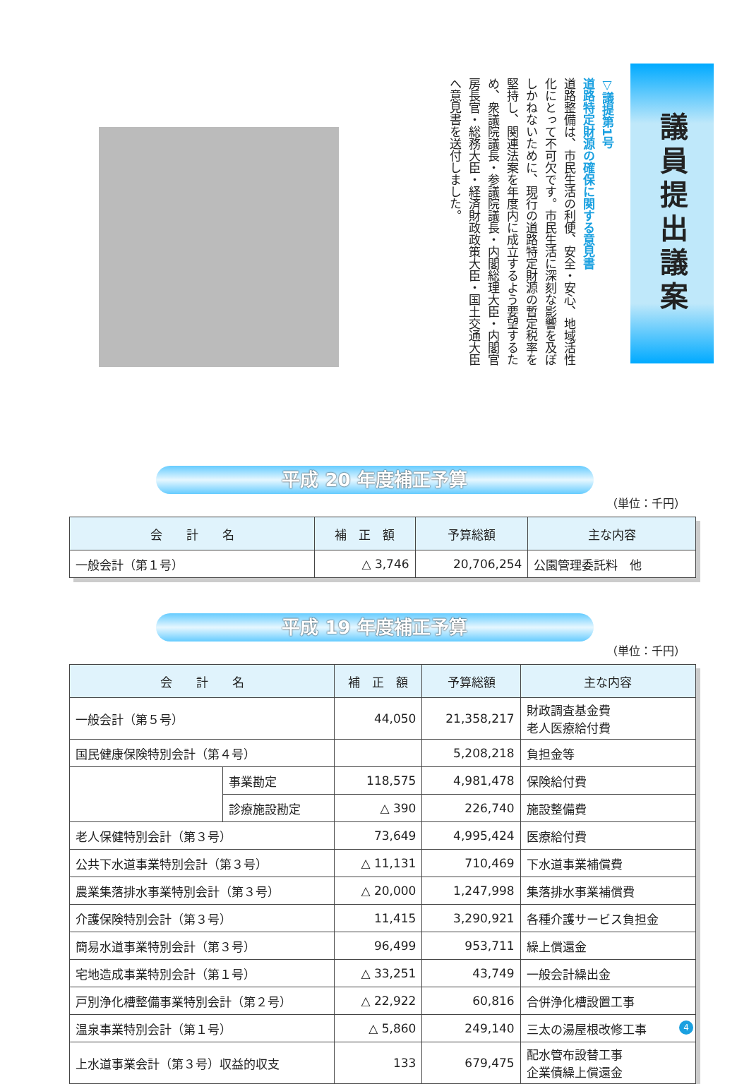議員提出議案
▽議提第1号
道路特定財源の確保に関する意見書
道路整備は、市民生活の利便、安全・安心、地域活性化にとって不可欠です。市民生活に深刻な影響を及ぼしかねないために、現行の道路特定財源の暫定税率を堅持し、関連法案を年度内に成立するよう要望するため、衆議院議長・参議院議長・内閣総理大臣・内閣官房長官・総務大臣・経済財政政策大臣・国土交通大臣へ意見書を送付しました。
平成 20 年度補正予算
（単位：千円）
| 会 計 名 | 補 正 額 | 予算総額 | 主な内容 |
| --- | --- | --- | --- |
| 一般会計（第１号） | △ 3,746 | 20,706,254 | 公園管理委託料 他 |
平成 19 年度補正予算
（単位：千円）
| 会 計 名 | | 補 正 額 | 予算総額 | 主な内容 |
| --- | --- | --- | --- | --- |
| 一般会計（第５号） | | 44,050 | 21,358,217 | 財政調査基金費 老人医療給付費 |
| 国民健康保険特別会計（第４号） | | | 5,208,218 | 負担金等 |
| | 事業勘定 | 118,575 | 4,981,478 | 保険給付費 |
| | 診療施設勘定 | △ 390 | 226,740 | 施設整備費 |
| 老人保健特別会計（第３号） | | 73,649 | 4,995,424 | 医療給付費 |
| 公共下水道事業特別会計（第３号） | | △ 11,131 | 710,469 | 下水道事業補償費 |
| 農業集落排水事業特別会計（第３号） | | △ 20,000 | 1,247,998 | 集落排水事業補償費 |
| 介護保険特別会計（第３号） | | 11,415 | 3,290,921 | 各種介護サービス負担金 |
| 簡易水道事業特別会計（第３号） | | 96,499 | 953,711 | 繰上償還金 |
| 宅地造成事業特別会計（第１号） | | △ 33,251 | 43,749 | 一般会計繰出金 |
| 戸別浄化槽整備事業特別会計（第２号） | | △ 22,922 | 60,816 | 合併浄化槽設置工事 |
| 温泉事業特別会計（第１号） | | △ 5,860 | 249,140 | 三太の湯屋根改修工事 |
| 上水道事業会計（第３号）収益的収支 | | 133 | 679,475 | 配水管布設替工事 企業債繰上償還金 |
4